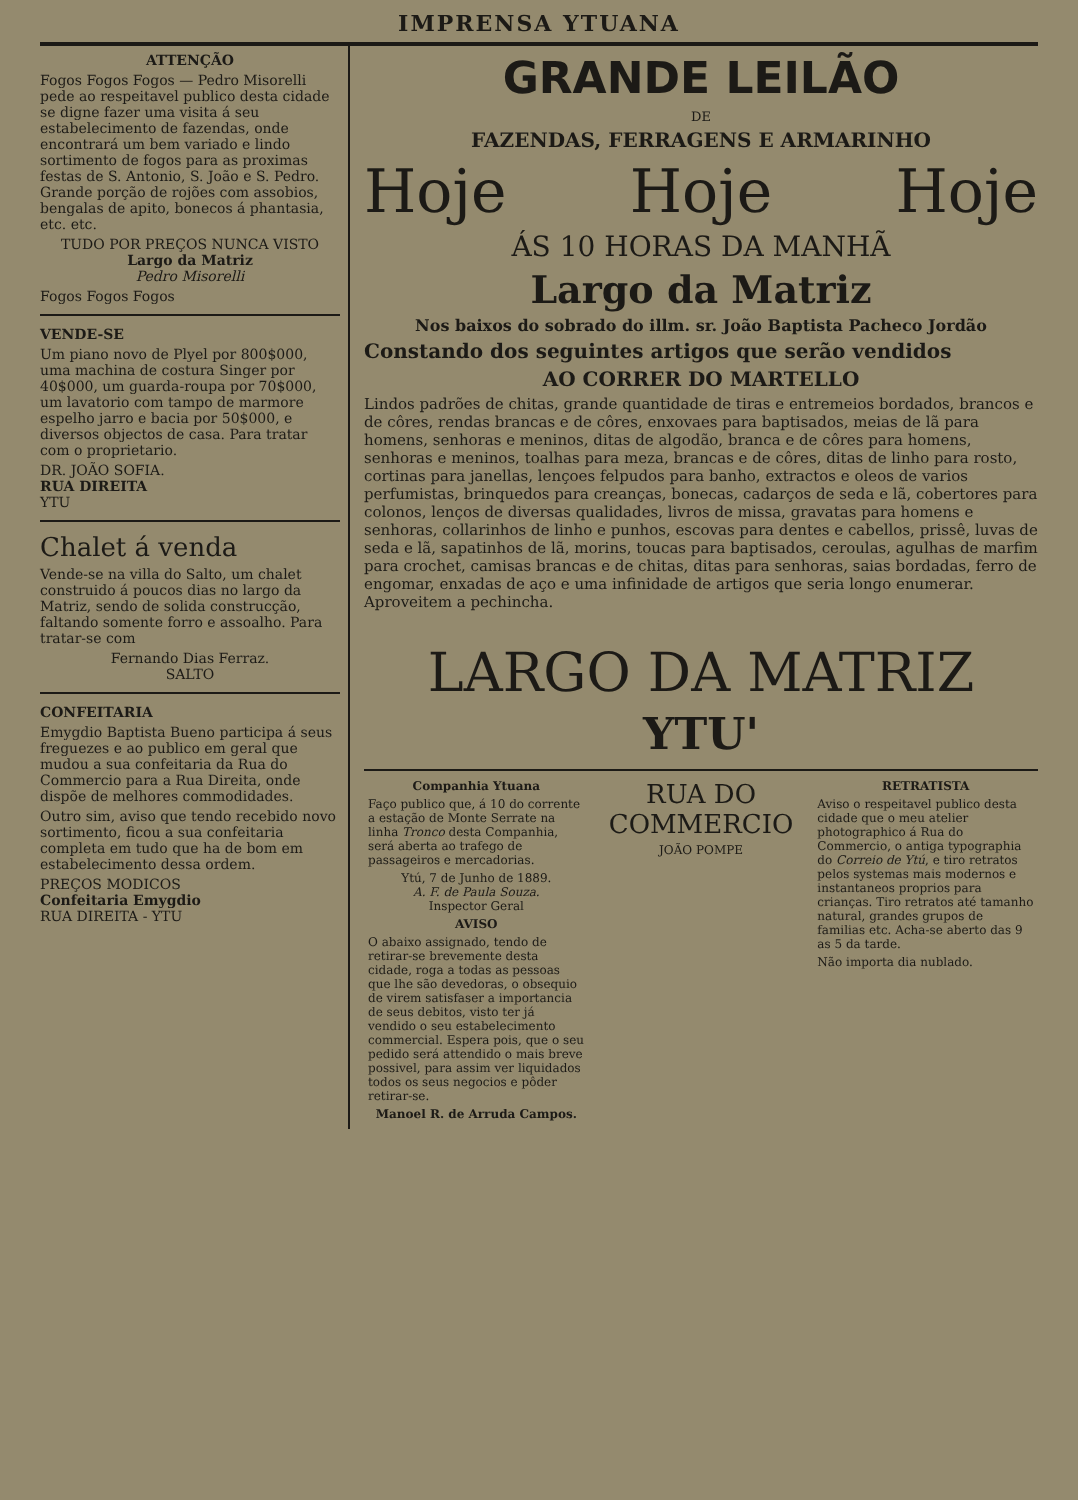IMPRENSA YTUANA
ATTENÇÃO
Fogos Fogos Fogos — Pedro Misorelli pede ao respeitavel publico desta cidade se digne fazer uma visita á seu estabelecimento de fazendas, onde encontrará um bem variado e lindo sortimento de fogos para as proximas festas de S. Antonio, S. João e S. Pedro. Grande porção de rojões com assobios, bengalas de apito, bonecos á phantasia, etc. etc.
TUDO POR PREÇOS NUNCA VISTO
Largo da Matriz
Pedro Misorelli
Fogos Fogos Fogos
VENDE-SE
Um piano novo de Plyel por 800$000, uma machina de costura Singer por 40$000, um guarda-roupa por 70$000, um lavatorio com tampo de marmore espelho jarro e bacia por 50$000, e diversos objectos de casa. Para tratar com o proprietario.
DR. JOÃO SOFIA.
RUA DIREITA
YTU
Chalet á venda
Vende-se na villa do Salto, um chalet construido á poucos dias no largo da Matriz, sendo de solida construcção, faltando somente forro e assoalho. Para tratar-se com
Fernando Dias Ferraz.
SALTO
CONFEITARIA
Emygdio Baptista Bueno participa á seus freguezes e ao publico em geral que mudou a sua confeitaria da Rua do Commercio para a Rua Direita, onde dispõe de melhores commodidades.
Outro sim, aviso que tendo recebido novo sortimento, ficou a sua confeitaria completa em tudo que ha de bom em estabelecimento dessa ordem.
PREÇOS MODICOS
Confeitaria Emygdio
RUA DIREITA - YTU
GRANDE LEILÃO
DE
FAZENDAS, FERRAGENS E ARMARINHO
Hoje Hoje Hoje
ÁS 10 HORAS DA MANHÃ
Largo da Matriz
Nos baixos do sobrado do illm. sr. João Baptista Pacheco Jordão
Constando dos seguintes artigos que serão vendidos
AO CORRER DO MARTELLO
Lindos padrões de chitas, grande quantidade de tiras e entremeios bordados, brancos e de côres, rendas brancas e de côres, enxovaes para baptisados, meias de lã para homens, senhoras e meninos, ditas de algodão, branca e de côres para homens, senhoras e meninos, toalhas para meza, brancas e de côres, ditas de linho para rosto, cortinas para janellas, lençoes felpudos para banho, extractos e oleos de varios perfumistas, brinquedos para creanças, bonecas, cadarços de seda e lã, cobertores para colonos, lenços de diversas qualidades, livros de missa, gravatas para homens e senhoras, collarinhos de linho e punhos, escovas para dentes e cabellos, prissê, luvas de seda e lã, sapatinhos de lã, morins, toucas para baptisados, ceroulas, agulhas de marfim para crochet, camisas brancas e de chitas, ditas para senhoras, saias bordadas, ferro de engomar, enxadas de aço e uma infinidade de artigos que seria longo enumerar. Aproveitem a pechincha.
LARGO DA MATRIZ
YTU'
Companhia Ytuana
Faço publico que, á 10 do corrente a estação de Monte Serrate na linha Tronco desta Companhia, será aberta ao trafego de passageiros e mercadorias.
Ytú, 7 de Junho de 1889.
A. F. de Paula Souza.
Inspector Geral
AVISO
O abaixo assignado, tendo de retirar-se brevemente desta cidade, roga a todas as pessoas que lhe são devedoras, o obsequio de virem satisfaser a importancia de seus debitos, visto ter já vendido o seu estabelecimento commercial. Espera pois, que o seu pedido será attendido o mais breve possivel, para assim ver liquidados todos os seus negocios e pôder retirar-se.
Manoel R. de Arruda Campos.
RUA DO COMMERCIO
JOÃO POMPE
RETRATISTA
Aviso o respeitavel publico desta cidade que o meu atelier photographico á Rua do Commercio, o antiga typographia do Correio de Ytú, e tiro retratos pelos systemas mais modernos e instantaneos proprios para crianças. Tiro retratos até tamanho natural, grandes grupos de familias etc. Acha-se aberto das 9 as 5 da tarde.
Não importa dia nublado.